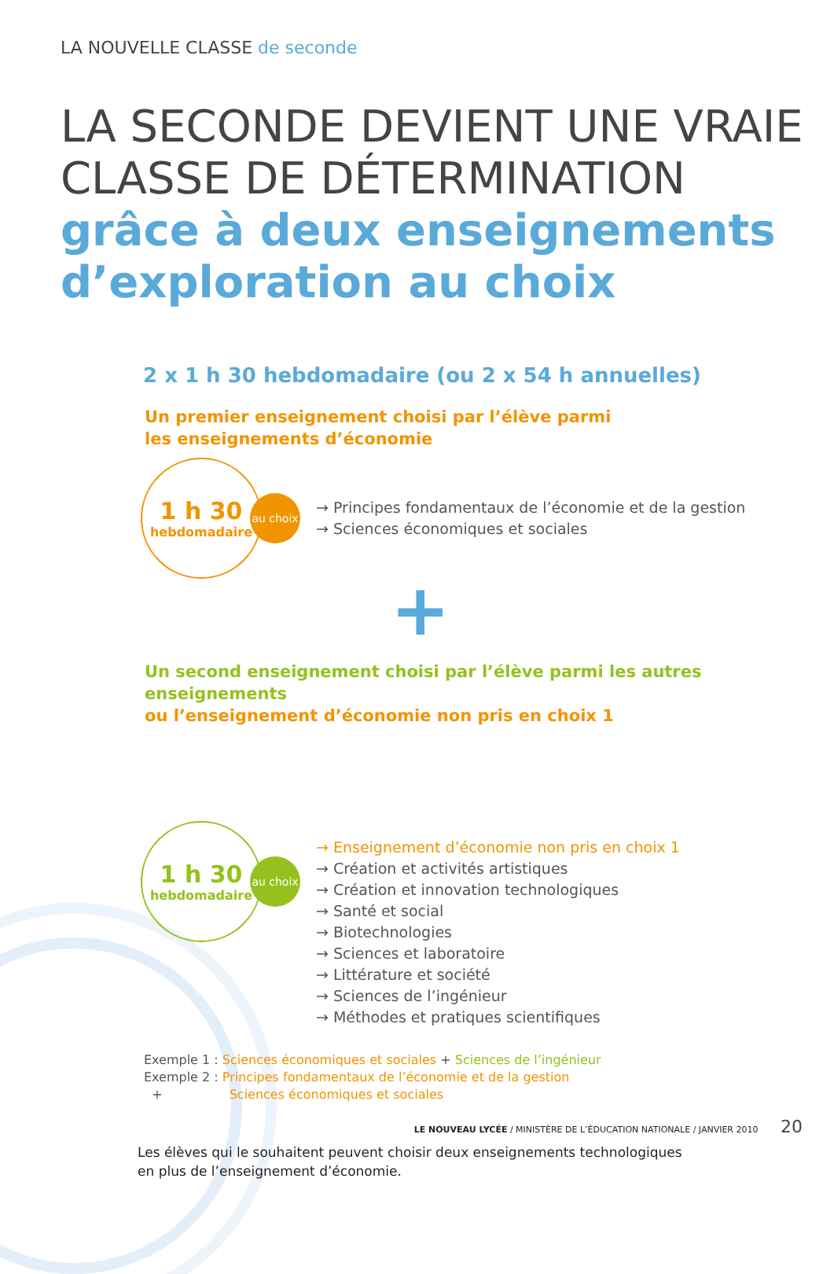LA NOUVELLE CLASSE de seconde
LA SECONDE DEVIENT UNE VRAIE CLASSE DE DÉTERMINATION
grâce à deux enseignements d’exploration au choix
2 x 1 h 30 hebdomadaire (ou 2 x 54 h annuelles)
Un premier enseignement choisi par l’élève parmi
les enseignements d’économie
1 h 30
hebdomadaire
au choix
→ Principes fondamentaux de l’économie et de la gestion
→ Sciences économiques et sociales
+
Un second enseignement choisi par l’élève parmi les autres enseignements
ou l’enseignement d’économie non pris en choix 1
1 h 30
hebdomadaire
au choix
→ Enseignement d’économie non pris en choix 1
→ Création et activités artistiques
→ Création et innovation technologiques
→ Santé et social
→ Biotechnologies
→ Sciences et laboratoire
→ Littérature et société
→ Sciences de l’ingénieur
→ Méthodes et pratiques scientifiques
Exemple 1 : Sciences économiques et sociales + Sciences de l’ingénieur
Exemple 2 : Principes fondamentaux de l’économie et de la gestion
+ Sciences économiques et sociales
Les élèves qui le souhaitent peuvent choisir deux enseignements technologiques
en plus de l’enseignement d’économie.
LE NOUVEAU LYCÉE / MINISTÈRE DE L’ÉDUCATION NATIONALE / JANVIER 2010 20